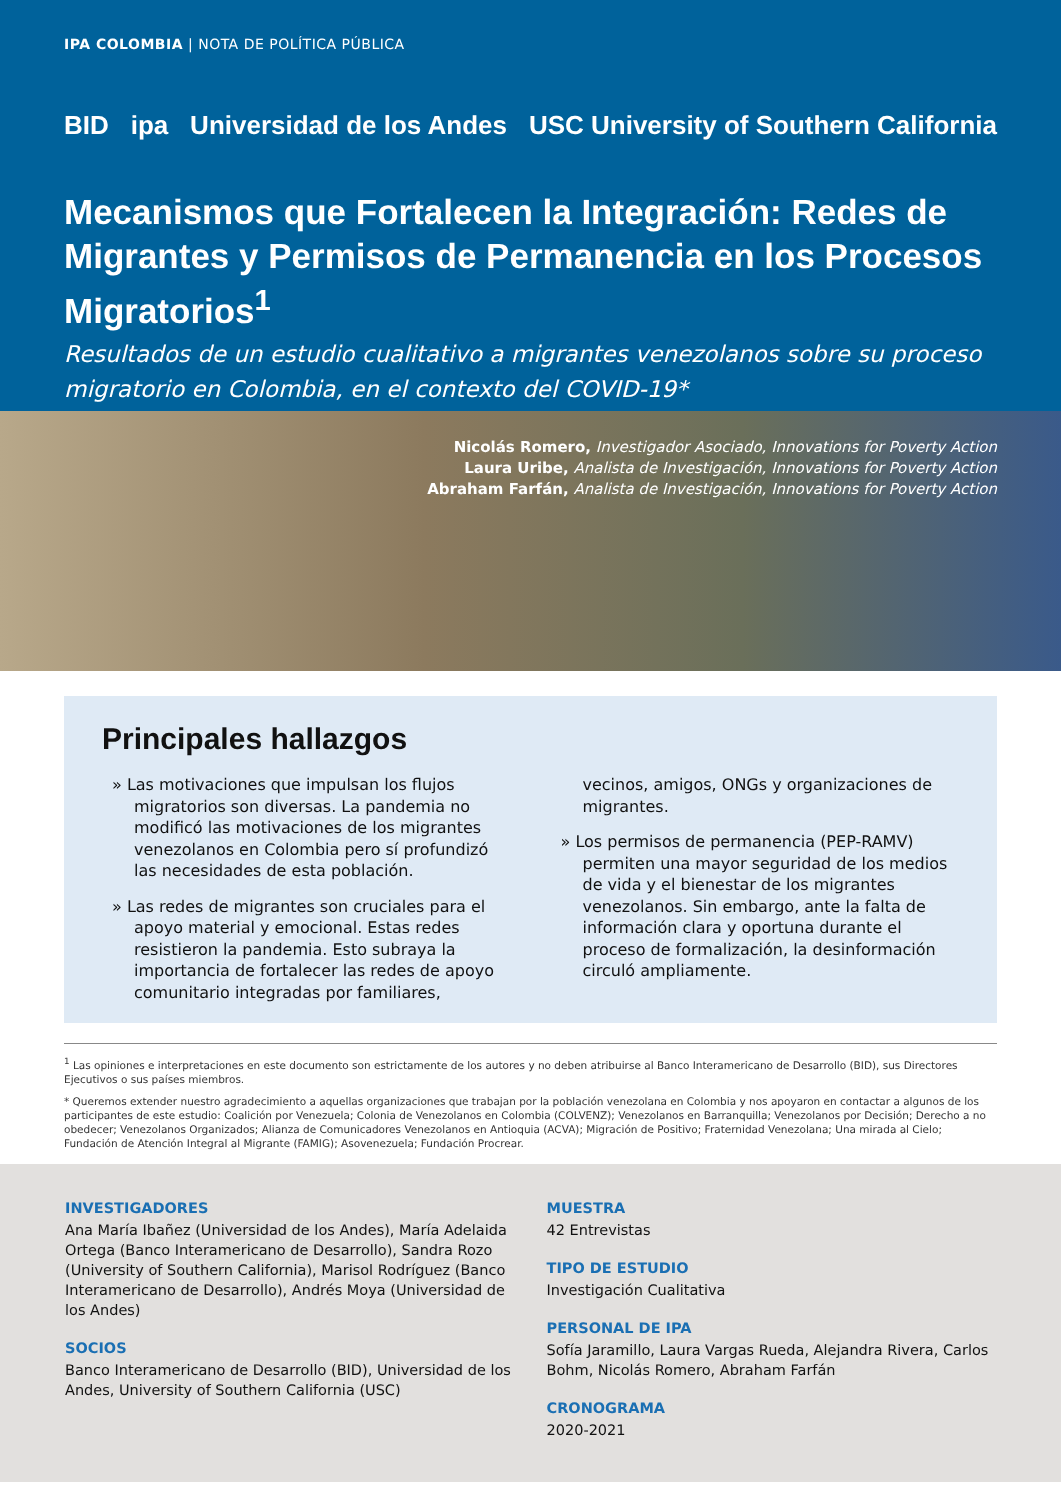IPA COLOMBIA | NOTA DE POLÍTICA PÚBLICA
BID ipa Universidad de los Andes
USC University of Southern California
Mecanismos que Fortalecen la Integración: Redes de Migrantes y Permisos de Permanencia en los Procesos Migratorios<sup>1</sup>
Resultados de un estudio cualitativo a migrantes venezolanos sobre su proceso migratorio en Colombia, en el contexto del COVID-19*
Nicolás Romero, Investigador Asociado, Innovations for Poverty Action
Laura Uribe, Analista de Investigación, Innovations for Poverty Action
Abraham Farfán, Analista de Investigación, Innovations for Poverty Action
Principales hallazgos
» Las motivaciones que impulsan los flujos migratorios son diversas. La pandemia no modificó las motivaciones de los migrantes venezolanos en Colombia pero sí profundizó las necesidades de esta población.
» Las redes de migrantes son cruciales para el apoyo material y emocional. Estas redes resistieron la pandemia. Esto subraya la importancia de fortalecer las redes de apoyo comunitario integradas por familiares, vecinos, amigos, ONGs y organizaciones de migrantes.
» Los permisos de permanencia (PEP-RAMV) permiten una mayor seguridad de los medios de vida y el bienestar de los migrantes venezolanos. Sin embargo, ante la falta de información clara y oportuna durante el proceso de formalización, la desinformación circuló ampliamente.
<sup>1</sup> Las opiniones e interpretaciones en este documento son estrictamente de los autores y no deben atribuirse al Banco Interamericano de Desarrollo (BID), sus Directores Ejecutivos o sus países miembros.
* Queremos extender nuestro agradecimiento a aquellas organizaciones que trabajan por la población venezolana en Colombia y nos apoyaron en contactar a algunos de los participantes de este estudio: Coalición por Venezuela; Colonia de Venezolanos en Colombia (COLVENZ); Venezolanos en Barranquilla; Venezolanos por Decisión; Derecho a no obedecer; Venezolanos Organizados; Alianza de Comunicadores Venezolanos en Antioquia (ACVA); Migración de Positivo; Fraternidad Venezolana; Una mirada al Cielo; Fundación de Atención Integral al Migrante (FAMIG); Asovenezuela; Fundación Procrear.
INVESTIGADORES
Ana María Ibañez (Universidad de los Andes), María Adelaida Ortega (Banco Interamericano de Desarrollo), Sandra Rozo (University of Southern California), Marisol Rodríguez (Banco Interamericano de Desarrollo), Andrés Moya (Universidad de los Andes)
SOCIOS
Banco Interamericano de Desarrollo (BID), Universidad de los Andes, University of Southern California (USC)
MUESTRA
42 Entrevistas
TIPO DE ESTUDIO
Investigación Cualitativa
PERSONAL DE IPA
Sofía Jaramillo, Laura Vargas Rueda, Alejandra Rivera, Carlos Bohm, Nicolás Romero, Abraham Farfán
CRONOGRAMA
2020-2021